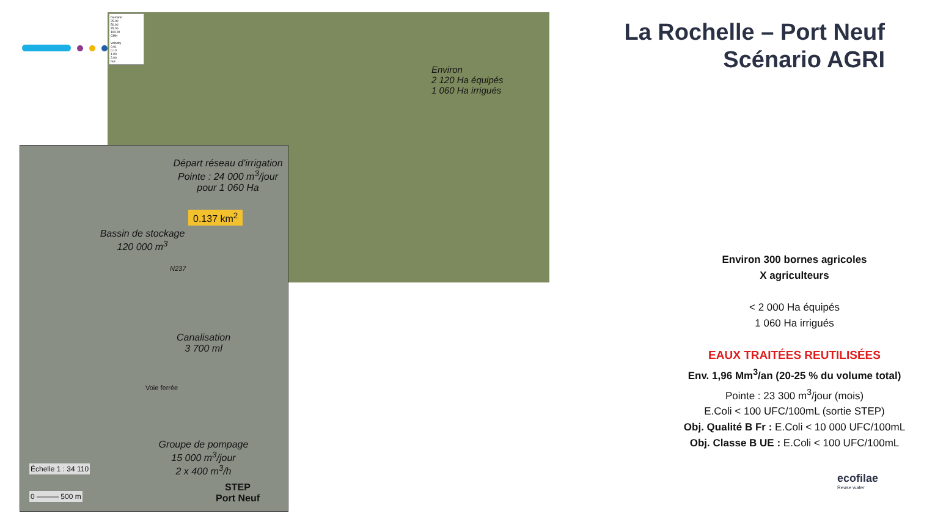Environ
2 120 Ha équipés
1 060 Ha irrigués
Demand
25.00
50.00
75.00
100.00
CMH
Velocity
0.01
0.10
1.00
2.00
m/s
Départ réseau d'irrigation
Pointe : 24 000 m<sup>3</sup>/jour
pour 1 060 Ha
0.137 km<sup>2</sup>
Bassin de stockage
120 000 m<sup>3</sup>
N237
Canalisation
3 700 ml
Voie ferrée
Groupe de pompage
15 000 m<sup>3</sup>/jour
2 x 400 m<sup>3</sup>/h
Échelle 1 : 34 110
0 ——— 500 m
STEP
Port Neuf
La Rochelle – Port Neuf
Scénario AGRI
Environ 300 bornes agricoles
X agriculteurs
< 2 000 Ha équipés
1 060 Ha irrigués
EAUX TRAITÉES REUTILISÉES
Env. 1,96 Mm<sup>3</sup>/an (20-25 % du volume total)
Pointe : 23 300 m<sup>3</sup>/jour (mois)
E.Coli < 100 UFC/100mL (sortie STEP)
Obj. Qualité B Fr : E.Coli < 10 000 UFC/100mL
Obj. Classe B UE : E.Coli < 100 UFC/100mL
ecofilae
Reuse water